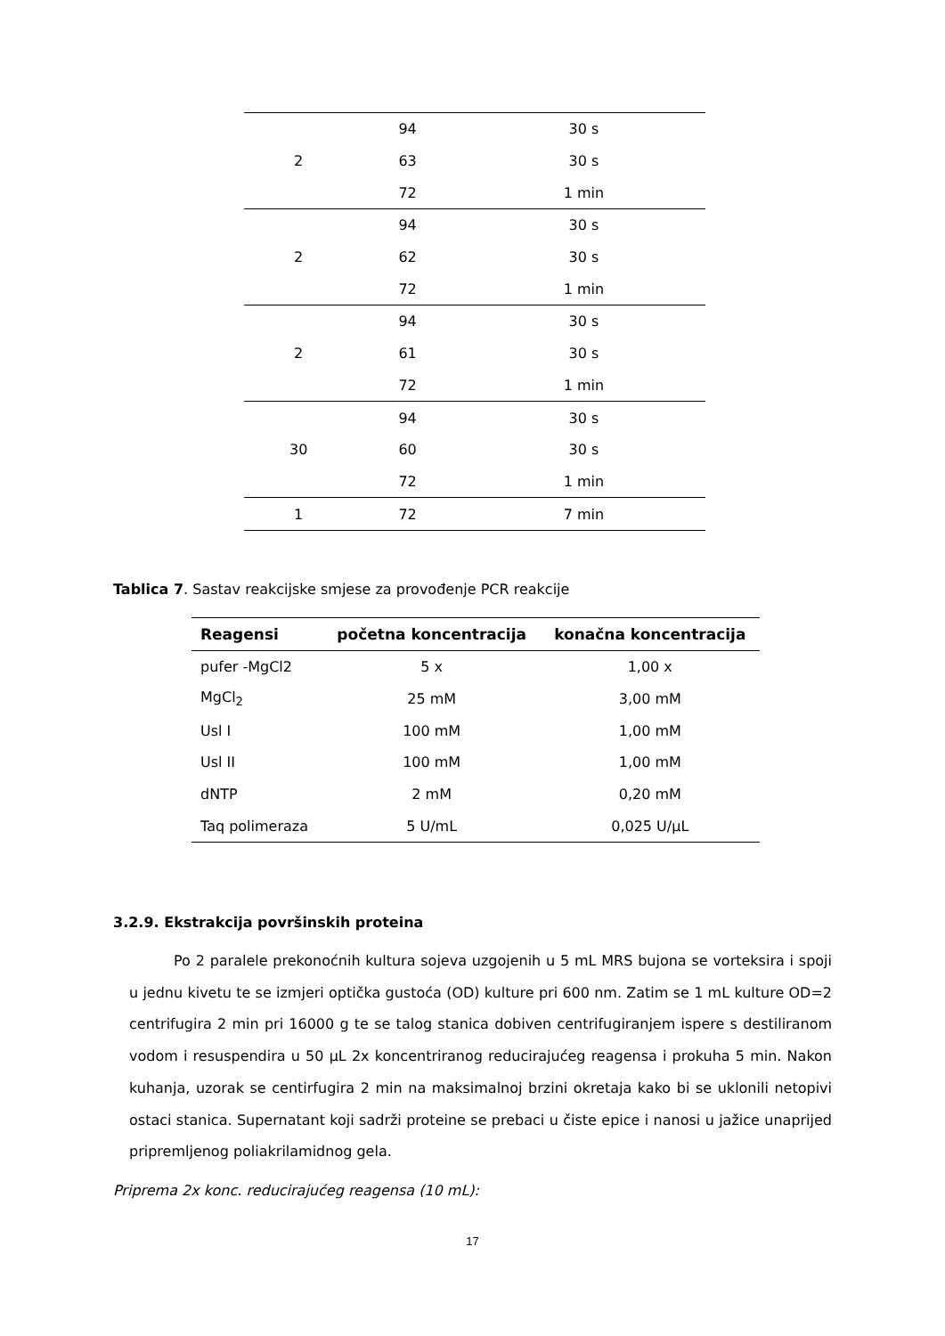| 2 | 94 | 30 s |
| | 63 | 30 s |
| | 72 | 1 min |
| 2 | 94 | 30 s |
| | 62 | 30 s |
| | 72 | 1 min |
| 2 | 94 | 30 s |
| | 61 | 30 s |
| | 72 | 1 min |
| 30 | 94 | 30 s |
| | 60 | 30 s |
| | 72 | 1 min |
| 1 | 72 | 7 min |
Tablica 7. Sastav reakcijske smjese za provođenje PCR reakcije
| Reagensi | početna koncentracija | konačna koncentracija |
| --- | --- | --- |
| pufer -MgCl2 | 5 x | 1,00 x |
| MgCl<sub>2</sub> | 25 mM | 3,00 mM |
| Usl I | 100 mM | 1,00 mM |
| Usl II | 100 mM | 1,00 mM |
| dNTP | 2 mM | 0,20 mM |
| Taq polimeraza | 5 U/mL | 0,025 U/µL |
3.2.9. Ekstrakcija površinskih proteina
Po 2 paralele prekonoćnih kultura sojeva uzgojenih u 5 mL MRS bujona se vorteksira i spoji u jednu kivetu te se izmjeri optička gustoća (OD) kulture pri 600 nm. Zatim se 1 mL kulture OD=2 centrifugira 2 min pri 16000 g te se talog stanica dobiven centrifugiranjem ispere s destiliranom vodom i resuspendira u 50 µL 2x koncentriranog reducirajućeg reagensa i prokuha 5 min. Nakon kuhanja, uzorak se centirfugira 2 min na maksimalnoj brzini okretaja kako bi se uklonili netopivi ostaci stanica. Supernatant koji sadrži proteine se prebaci u čiste epice i nanosi u jažice unaprijed pripremljenog poliakrilamidnog gela.
Priprema 2x konc. reducirajućeg reagensa (10 mL):
17